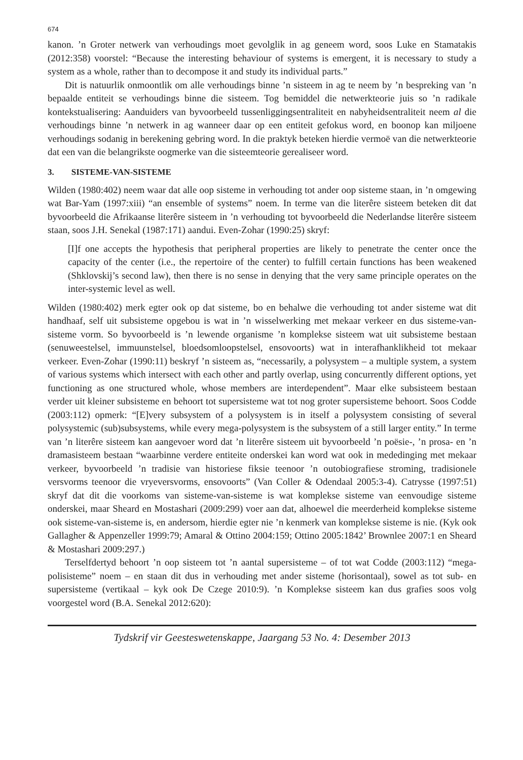674
kanon. ’n Groter netwerk van verhoudings moet gevolglik in ag geneem word, soos Luke en Stamatakis (2012:358) voorstel: “Because the interesting behaviour of systems is emergent, it is necessary to study a system as a whole, rather than to decompose it and study its individual parts.”
Dit is natuurlik onmoontlik om alle verhoudings binne ’n sisteem in ag te neem by ’n bespreking van ’n bepaalde entiteit se verhoudings binne die sisteem. Tog bemiddel die netwerkteorie juis so ’n radikale kontekstualisering: Aanduiders van byvoorbeeld tussenliggingsentraliteit en nabyheidsentraliteit neem al die verhoudings binne ’n netwerk in ag wanneer daar op een entiteit gefokus word, en boonop kan miljoene verhoudings sodanig in berekening gebring word. In die praktyk beteken hierdie vermoë van die netwerkteorie dat een van die belangrikste oogmerke van die sisteemteorie gerealiseer word.
3. SISTEME-VAN-SISTEME
Wilden (1980:402) neem waar dat alle oop sisteme in verhouding tot ander oop sisteme staan, in ’n omgewing wat Bar-Yam (1997:xiii) “an ensemble of systems” noem. In terme van die literêre sisteem beteken dit dat byvoorbeeld die Afrikaanse literêre sisteem in ’n verhouding tot byvoorbeeld die Nederlandse literêre sisteem staan, soos J.H. Senekal (1987:171) aandui. Even-Zohar (1990:25) skryf:
[I]f one accepts the hypothesis that peripheral properties are likely to penetrate the center once the capacity of the center (i.e., the repertoire of the center) to fulfill certain functions has been weakened (Shklovskij’s second law), then there is no sense in denying that the very same principle operates on the inter-systemic level as well.
Wilden (1980:402) merk egter ook op dat sisteme, bo en behalwe die verhouding tot ander sisteme wat dit handhaaf, self uit subsisteme opgebou is wat in ’n wisselwerking met mekaar verkeer en dus sisteme-van-sisteme vorm. So byvoorbeeld is ’n lewende organisme ’n komplekse sisteem wat uit subsisteme bestaan (senuweestelsel, immuunstelsel, bloedsomloopstelsel, ensovoorts) wat in interafhanklikheid tot mekaar verkeer. Even-Zohar (1990:11) beskryf ’n sisteem as, “necessarily, a polysystem – a multiple system, a system of various systems which intersect with each other and partly overlap, using concurrently different options, yet functioning as one structured whole, whose members are interdependent”. Maar elke subsisteem bestaan verder uit kleiner subsisteme en behoort tot supersisteme wat tot nog groter supersisteme behoort. Soos Codde (2003:112) opmerk: “[E]very subsystem of a polysystem is in itself a polysystem consisting of several polysystemic (sub)subsystems, while every mega-polysystem is the subsystem of a still larger entity.” In terme van ’n literêre sisteem kan aangevoer word dat ’n literêre sisteem uit byvoorbeeld ’n poësie-, ’n prosa- en ’n dramasisteem bestaan “waarbinne verdere entiteite onderskei kan word wat ook in mededinging met mekaar verkeer, byvoorbeeld ’n tradisie van historiese fiksie teenoor ’n outobiografiese stroming, tradisionele versvorms teenoor die vryeversvorms, ensovoorts” (Van Coller & Odendaal 2005:3-4). Catrysse (1997:51) skryf dat dit die voorkoms van sisteme-van-sisteme is wat komplekse sisteme van eenvoudige sisteme onderskei, maar Sheard en Mostashari (2009:299) voer aan dat, alhoewel die meerderheid komplekse sisteme ook sisteme-van-sisteme is, en andersom, hierdie egter nie ’n kenmerk van komplekse sisteme is nie. (Kyk ook Gallagher & Appenzeller 1999:79; Amaral & Ottino 2004:159; Ottino 2005:1842’ Brownlee 2007:1 en Sheard & Mostashari 2009:297.)
Terselfdertyd behoort ’n oop sisteem tot ’n aantal supersisteme – of tot wat Codde (2003:112) “mega-polisisteme” noem – en staan dit dus in verhouding met ander sisteme (horisontaal), sowel as tot sub- en supersisteme (vertikaal – kyk ook De Czege 2010:9). ’n Komplekse sisteem kan dus grafies soos volg voorgestel word (B.A. Senekal 2012:620):
Tydskrif vir Geesteswetenskappe, Jaargang 53 No. 4: Desember 2013